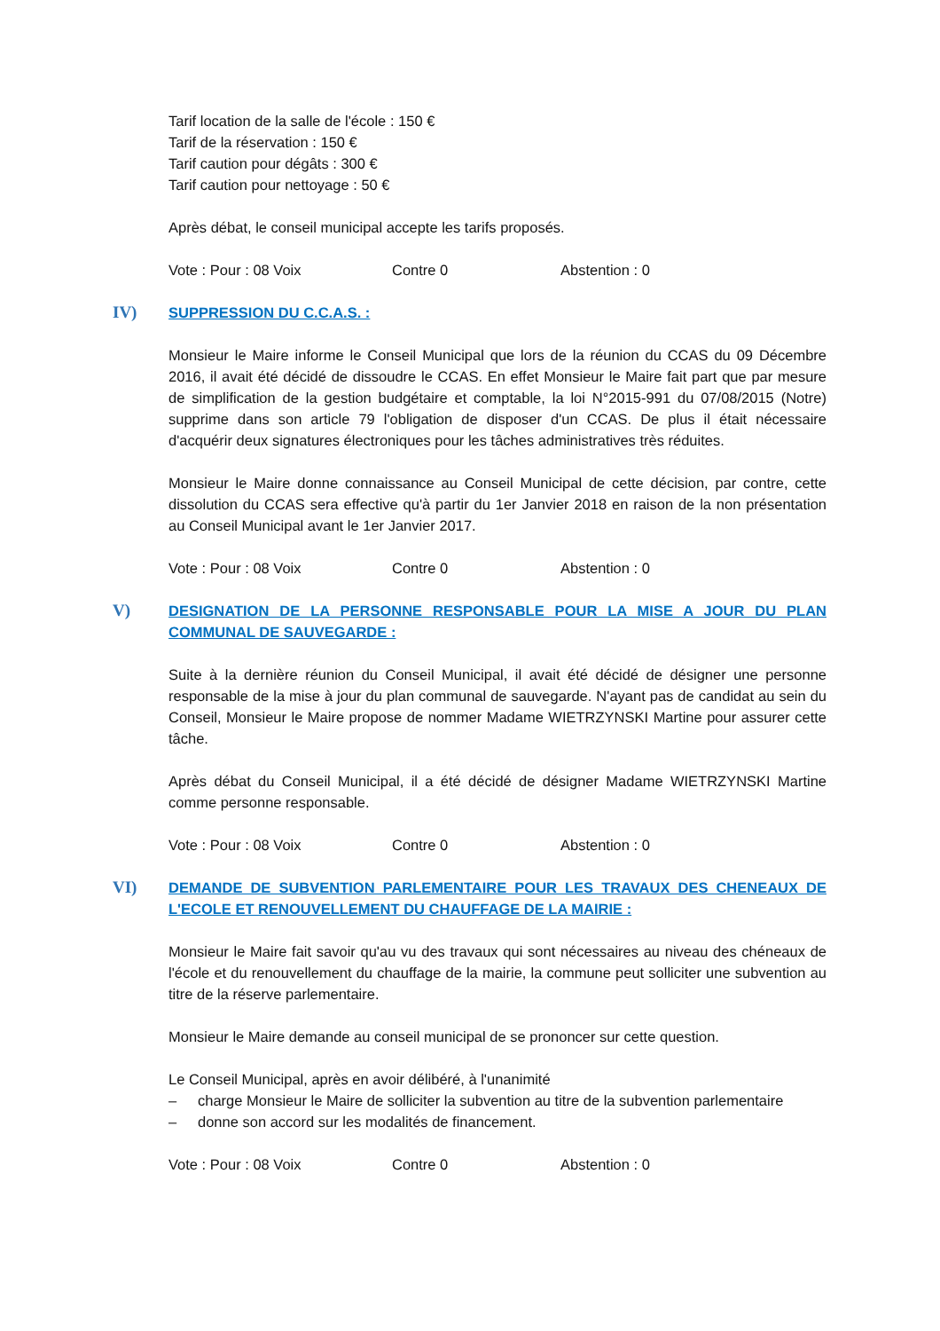Tarif location de la salle de l'école : 150 €
Tarif de la réservation : 150 €
Tarif caution pour dégâts : 300 €
Tarif caution pour nettoyage : 50 €
Après débat, le conseil municipal accepte les tarifs proposés.
Vote : Pour : 08 Voix Contre 0 Abstention : 0
IV) SUPPRESSION DU C.C.A.S. :
Monsieur le Maire informe le Conseil Municipal que lors de la réunion du CCAS du 09 Décembre 2016, il avait été décidé de dissoudre le CCAS. En effet Monsieur le Maire fait part que par mesure de simplification de la gestion budgétaire et comptable, la loi N°2015-991 du 07/08/2015 (Notre) supprime dans son article 79 l'obligation de disposer d'un CCAS. De plus il était nécessaire d'acquérir deux signatures électroniques pour les tâches administratives très réduites.
Monsieur le Maire donne connaissance au Conseil Municipal de cette décision, par contre, cette dissolution du CCAS sera effective qu'à partir du 1er Janvier 2018 en raison de la non présentation au Conseil Municipal avant le 1er Janvier 2017.
Vote : Pour : 08 Voix Contre 0 Abstention : 0
V) DESIGNATION DE LA PERSONNE RESPONSABLE POUR LA MISE A JOUR DU PLAN COMMUNAL DE SAUVEGARDE :
Suite à la dernière réunion du Conseil Municipal, il avait été décidé de désigner une personne responsable de la mise à jour du plan communal de sauvegarde. N'ayant pas de candidat au sein du Conseil, Monsieur le Maire propose de nommer Madame WIETRZYNSKI Martine pour assurer cette tâche.
Après débat du Conseil Municipal, il a été décidé de désigner Madame WIETRZYNSKI Martine comme personne responsable.
Vote : Pour : 08 Voix Contre 0 Abstention : 0
VI) DEMANDE DE SUBVENTION PARLEMENTAIRE POUR LES TRAVAUX DES CHENEAUX DE L'ECOLE ET RENOUVELLEMENT DU CHAUFFAGE DE LA MAIRIE :
Monsieur le Maire fait savoir qu'au vu des travaux qui sont nécessaires au niveau des chéneaux de l'école et du renouvellement du chauffage de la mairie, la commune peut solliciter une subvention au titre de la réserve parlementaire.
Monsieur le Maire demande au conseil municipal de se prononcer sur cette question.
Le Conseil Municipal, après en avoir délibéré, à l'unanimité
– charge Monsieur le Maire de solliciter la subvention au titre de la subvention parlementaire
– donne son accord sur les modalités de financement.
Vote : Pour : 08 Voix Contre 0 Abstention : 0